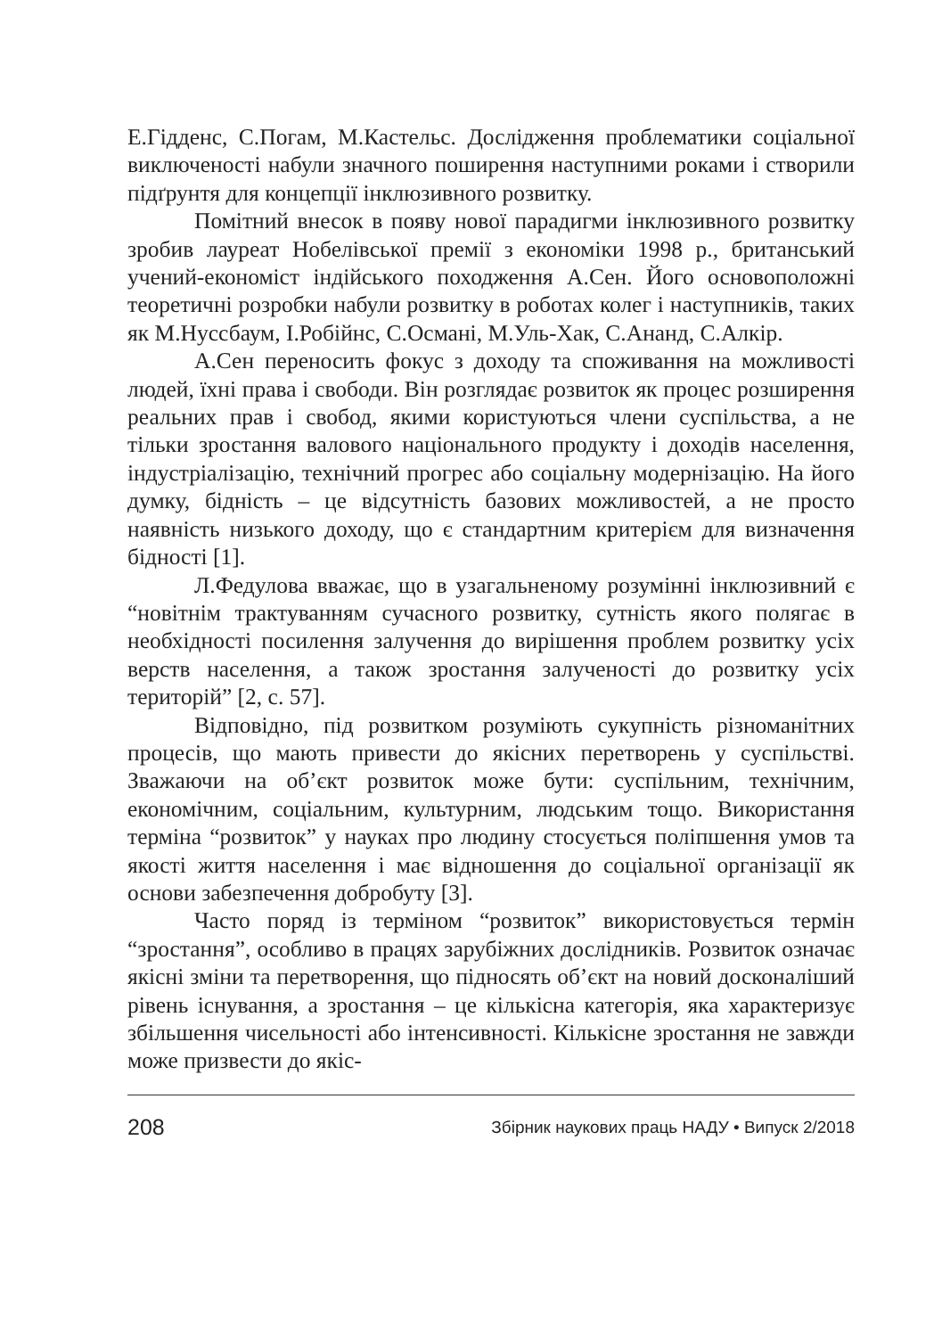Е.Гідденс, С.Погам, М.Кастельс. Дослідження проблематики соціальної виключеності набули значного поширення наступними роками і створили підґрунтя для концепції інклюзивного розвитку.
Помітний внесок в появу нової парадигми інклюзивного розвитку зробив лауреат Нобелівської премії з економіки 1998 р., британський учений-економіст індійського походження А.Сен. Його основоположні теоретичні розробки набули розвитку в роботах колег і наступників, таких як М.Нуссбаум, І.Робійнс, С.Османі, М.Уль-Хак, С.Ананд, С.Алкір.
А.Сен переносить фокус з доходу та споживання на можливості людей, їхні права і свободи. Він розглядає розвиток як процес розширення реальних прав і свобод, якими користуються члени суспільства, а не тільки зростання валового національного продукту і доходів населення, індустріалізацію, технічний прогрес або соціальну модернізацію. На його думку, бідність – це відсутність базових можливостей, а не просто наявність низького доходу, що є стандартним критерієм для визначення бідності [1].
Л.Федулова вважає, що в узагальненому розумінні інклюзивний є “новітнім трактуванням сучасного розвитку, сутність якого полягає в необхідності посилення залучення до вирішення проблем розвитку усіх верств населення, а також зростання залученості до розвитку усіх територій” [2, с. 57].
Відповідно, під розвитком розуміють сукупність різноманітних процесів, що мають привести до якісних перетворень у суспільстві. Зважаючи на об’єкт розвиток може бути: суспільним, технічним, економічним, соціальним, культурним, людським тощо. Використання терміна “розвиток” у науках про людину стосується поліпшення умов та якості життя населення і має відношення до соціальної організації як основи забезпечення добробуту [3].
Часто поряд із терміном “розвиток” використовується термін “зростання”, особливо в працях зарубіжних дослідників. Розвиток означає якісні зміни та перетворення, що підносять об’єкт на новий досконаліший рівень існування, а зростання – це кількісна категорія, яка характеризує збільшення чисельності або інтенсивності. Кількісне зростання не завжди може призвести до якіс-
208 Збірник наукових праць НАДУ • Випуск 2/2018